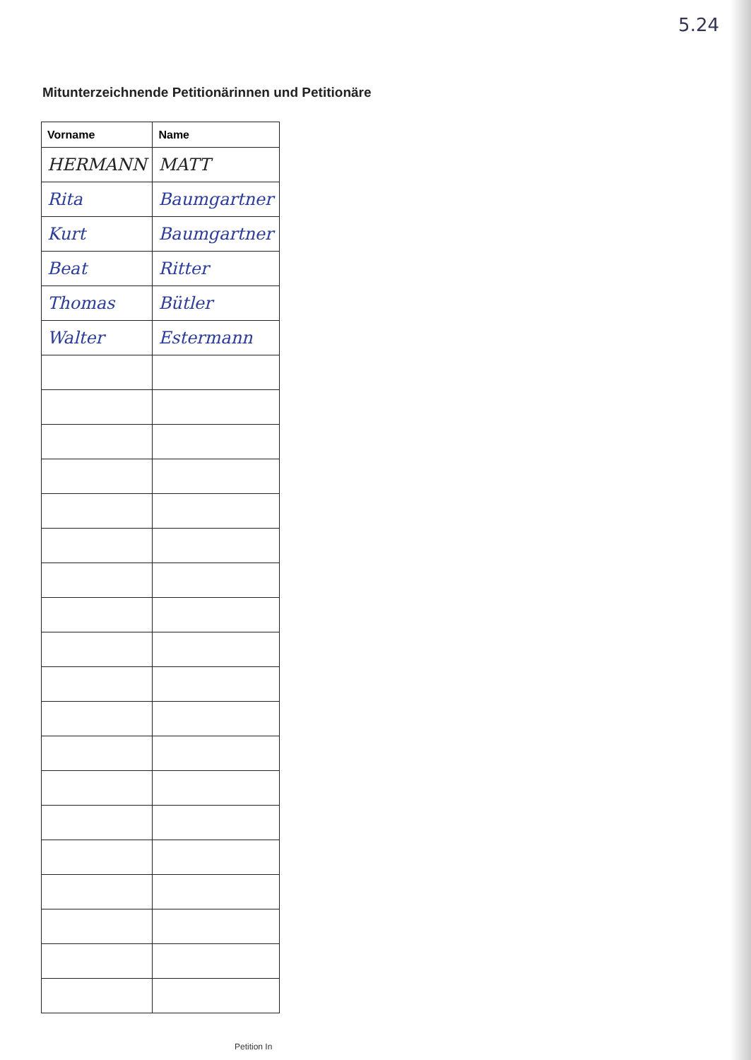5.24
Mitunterzeichnende Petitionärinnen und Petitionäre
| Vorname | Name |
| --- | --- |
| HERMANN | MATT |
| Rita | Baumgartner |
| Kurt | Baumgartner |
| Beat | Ritter |
| Thomas | Bütler |
| Walter | Estermann |
Petition In